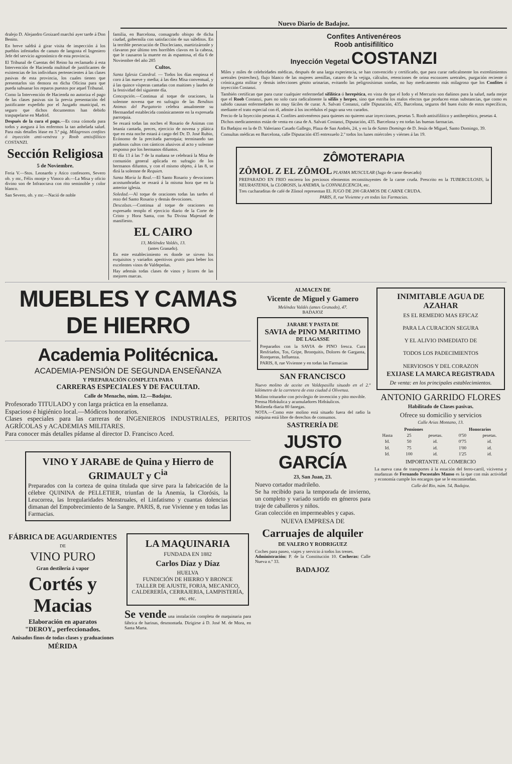Nuevo Diario de Badajoz.
dralejo D. Alejandro Groizard marchó ayer tarde á Don Benito.
En breve saldrá á girar visita de inspección á los pueblos infestados de canuto de langosta el Ingeniero Jefe del servicio agronómico de esta provincia.
El Tribunal de Cuentas del Reino ha reclamado á esta Intervención de Hacienda multitud de justificantes de existencias de los individuos pertenecientes á las clases pasivas de esta provincia, los cuales tienen que presentarlos sin demora en dicha Oficina para que pueda subsanar los reparos puestos por aquel Tribunal.
Como la Intervención de Hacienda no autoriza el pago de las clases pasivas sin la previa presentación del justificante expedido por el Juzgado municipal, es seguro que dichos documentos han debido traspapelarse en Madrid.
Después de la cura el pago.—Es cosa cómoda para todos y asegura á los enfermos la tan anhelada salud. Para más detalles léase en 3.ª pág. Milagrosos confites ó inyección anti-venérea y Roob antisifilítico COSTANZI.
Sección Religiosa
5 de Noviembre.
Feria V.—Stos. Leonardo y Atico confesores, Severo ob. y mr., Félix monje y Vinoco ab.—La Misa y oficio divino son de Infraoctava con rito seminoble y color blanco.
San Severo, ob. y mr.—Nació de noble
familia, en Barcelona, consagrado obispo de dicha ciudad, gobernóla con satisfacción de sus súbditos. En la terrible persecución de Diocleciano, martirizáronle y clavaron por último tres horribles clavos en la cabeza, que le causaron la muerte en ás espantosa, el día 6 de Noviembre del año 285
Cultos.
Santa Iglesia Catedral. — Todos los días empieza el coro á las nueve y media; á las diez Misa conventual, y á las quince vísperas cantadas con maitines y laudes de la festividad del siguiente día.
Concepción.—Continua al toque de oraciones, la solemne novena que en sufragio de las Benditas Animas del Purgatorio celebra anualmente su Hermandad establecida conónicamente en la expresada parroquia.
Se rezará todas las noches el Rosario de Animas con letanía cantada, preces, ejercicio de novena y plática que en esta noche estará á cargo del Dr. D. José Rubio, Ecónomo de la precitada parroquia; terminando tan piadosos cultos con cánticos alusivos al acto y solemne responso por los hermanos difuntos.
El día 13 á las 7 de la mañana se celebrará la Misa de comunión general aplicada en sufragio de los hermanos difuntos, y con el mismo objeto, á las 8, se dirá la solemne de Requien.
Santa María la Real.—El Santo Rosario y devociones acostumbradas se rezará á la misma hora que en la anterior iglesia.
Soledad.—Al toque de oraciones todas las tardes el rezo del Santo Rosario y demás devociones.
Descalzas.—Continua al toque de oraciones en expresado templo el ejercicio diario de la Corte de Cristo y Hora Santa, con Su Divina Majestad de manifiesto.
EL CAIRO
13, Meléndez Valdés, 13.
(antes Granado).
En este establecimiento es donde se sirven los exquisitos y variados aperitivos gratis para beber los excelentes vinos de Valdepeñas.
Hay además todas clases de vinos y licores de las mejores marcas.
Confites Antivenéreos
Roob antisifilítico
Inyección Vegetal COSTANZI
Miles y miles de celebridades médicas, después de una larga experiencia, se han convencido y certificado, que para curar radicalmente los extreñimientos uretrales (estrechez), flujo blanco de las mujeres arenillas, catarro de la vejiga, cálculos, retenciones de orina escozores uretrales, purgación reciente ó crónica,gota militar y demás infecciones génito urinarias, evitando las peligrosísimas sondas, no hay medicamento más milagroso que los Confites ó inyección Costanzi.
También certifican que para curar cualquier enfermedad sifilítica ó herepética, en vista de que el Iodo y el Mercurio son dañinos para la salud, nada mejor que el Roob Costanzi, pues no solo cura radicalmente la sífilis y herpes, sino que estriba los malos efectos que producen estas substancias, que como es sabido causan enfermedades no muy fáciles de curar. A. Salvati Costanzi, calle Diputación, 435, Barcelona, seguros del buen éxito de estos específicos, mediante el trato especial con él, admite á los incrédulos el pago una vez curados.
Precio de la Inyección pesetas 4. Confites antivenéreos para quienes no quieren usar inyecciones, pesetas 5. Roob antisifilítico y antiherpético, pesetas 4.
Dichos medicamentos están de venta en casa de A. Salvati Costanzi, Diputación, 435. Barcelona y en todas las buenas farmacias.
En Badajoz en la de D. Valeriano Casado Gallego, Plaza de San Andrés, 24, y en la de Santo Domingo de D. Jesús de Miguel, Santo Domingo, 39.
Consultas médicas en Barcelona, calle Diputación 435 entrezuelo 2.º todos los lunes miércoles y viérnes á las 19.
ZÔMOTERAPIA
ZÔMOL Z EL ZÔMOL PLASMA MUSCULAR (Jugo de carne desecado)
PREPARADO EN FRIO encierra los preciosos elementos reconstituyentes de la carne cruda. Prescrito en la TUBERCULOSIS, la NEURASTENIA, la CLOROSIS, la ANEMIA, la CONVALECENCIA, etc.
Tres cucharaditas de café de Zômol representan EL JUGO DE 200 GRAMOS DE CARNE CRUDA.
PARIS, 8, rue Vivienne y en todas las Farmacias.
MUEBLES Y CAMAS DE HIERRO
Academia Politécnica.
ACADEMIA-PENSIÓN DE SEGUNDA ENSEÑANZA
Y PREPARACIÓN COMPLETA PARA
CARRERAS ESPECIALES Y DE FACULTAD.
Calle de Menacho, núm. 12.—Badajoz.
Profesorado TITULADO y con larga práctica en la enseñanza.
Espacioso é higiénico local.—Módicos honorarios.
Clases especiales para las carreras de INGENIEROS INDUSTRIALES, PERITOS AGRÍCOLAS y ACADEMIAS MILITARES.
Para conocer más detalles pídanse al director D. Francisco Aced.
VINO Y JARABE de Quina y Hierro de GRIMAULT y C<sup>ia</sup>
Preparados con la corteza de quina titulada que sirve para la fabricación de la célebre QUININA de PELLETIER, triunfan de la Anemia, la Clorósis, la Leucorrea, las Irregularidades Menstruales, el Linfatismo y cuantas dolencias dimanan del Empobrecimiento de la Sangre. PARIS, 8, rue Vivienne y en todas las Farmacias.
FÁBRICA DE AGUARDIENTES
DE
VINO PURO
Gran destilería á vapor
Cortés y Macias
Elaboración en aparatos
"DEROY„ perfeccionados.
Anisados finos de todas clases y graduaciones
MÉRIDA
LA MAQUINARIA
FUNDADA EN 1882
Carlos Díaz y Díaz
HUELVA
FUNDICIÓN DE HIERRO Y BRONCE
TALLER DE AJUSTE, FORJA, MECANICO, CALDERERÍA, CERRAJERIA, LAMPISTERÍA, etc. etc.
Se vende una instalación completa de maquinaria para fábrica de harinas, desmontada. Dirigirse á D. José M. de Mora, en Santa Marta.
ALMACEN DE
Vicente de Miguel y Gamero
Meléndez Valdés (antes Granado), 47.
BADAJOZ
JARABE Y PASTA DE
SAVIA de PINO MARITIMO
DE LAGASSE
Preparados con la SAVIA de PINO fresca. Cura Resfriados, Tos, Gripe, Bronquitis, Dolores de Garganta, Ronqueras, Influenza.
PARIS, 8, rue Vivienne y en todas las Farmacias
SAN FRANCISCO
Nuevo molino de aceite en Valdepasilla situado en el 2.º kilómetro de la carretera de esta ciudad á Olivenza.
Molino triturador con privilegio de invención y pito movible.
Prensa Hidráulica y acumuladores Hidráulicos.
Molienda diaria 80 fanegas.
NOTA.—Como este molino está situado fuera del radio la máquina está libre de derechos de consumos.
SASTRERÍA DE
JUSTO GARCÍA
23, San Juan, 23.
Nuevo cortador madrileño.
Se ha recibido para la temporada de invierno, un completo y variado surtido en géneros para traje de caballeros y niños.
Gran colección en impermeables y capas.
NUEVA EMPRESA DE
Carruajes de alquiler
DE VALERO Y RODRIGUEZ
Coches para paseo, viajes y servicio á todos los trenes.
Administración: P. de la Constitución 10. Cocheras: Calle Nueva n.º 33.
BADAJOZ
INIMITABLE AGUA DE AZAHAR
ES EL REMEDIO MAS EFICAZ
PARA LA CURACION SEGURA
Y EL ALIVIO INMEDIATO DE
TODOS LOS PADECIMIENTOS
NERVIOSOS Y DEL CORAZON
EXIJASE LA MARCA REGISTRADA
De venta: en los principales establecimientos.
ANTONIO GARRIDO FLORES
Habilitado de Clases pasivas.
Ofrece su domicilio y servicios
Calle Arias Montano, 13.
| Pensiones | | | Honorarios | |
| --- | --- | --- | --- | --- |
| Hasta | 25 | pesetas. | 0'50 | pesetas. |
| Id. | 50 | id. | 0'75 | id. |
| Id. | 75 | id. | 1'00 | id. |
| Id. | 100 | id. | 1'25 | id. |
IMPORTANTE AL COMERCIO
La nueva casa de transportes á la estación del ferro-carril, viciversa y mudanzas de Fernando Pocostales Manso es la que con más actividad y economía cumple los encargos que se le encomiendan.
Calle del Rio, núm. 54, Badajoz.